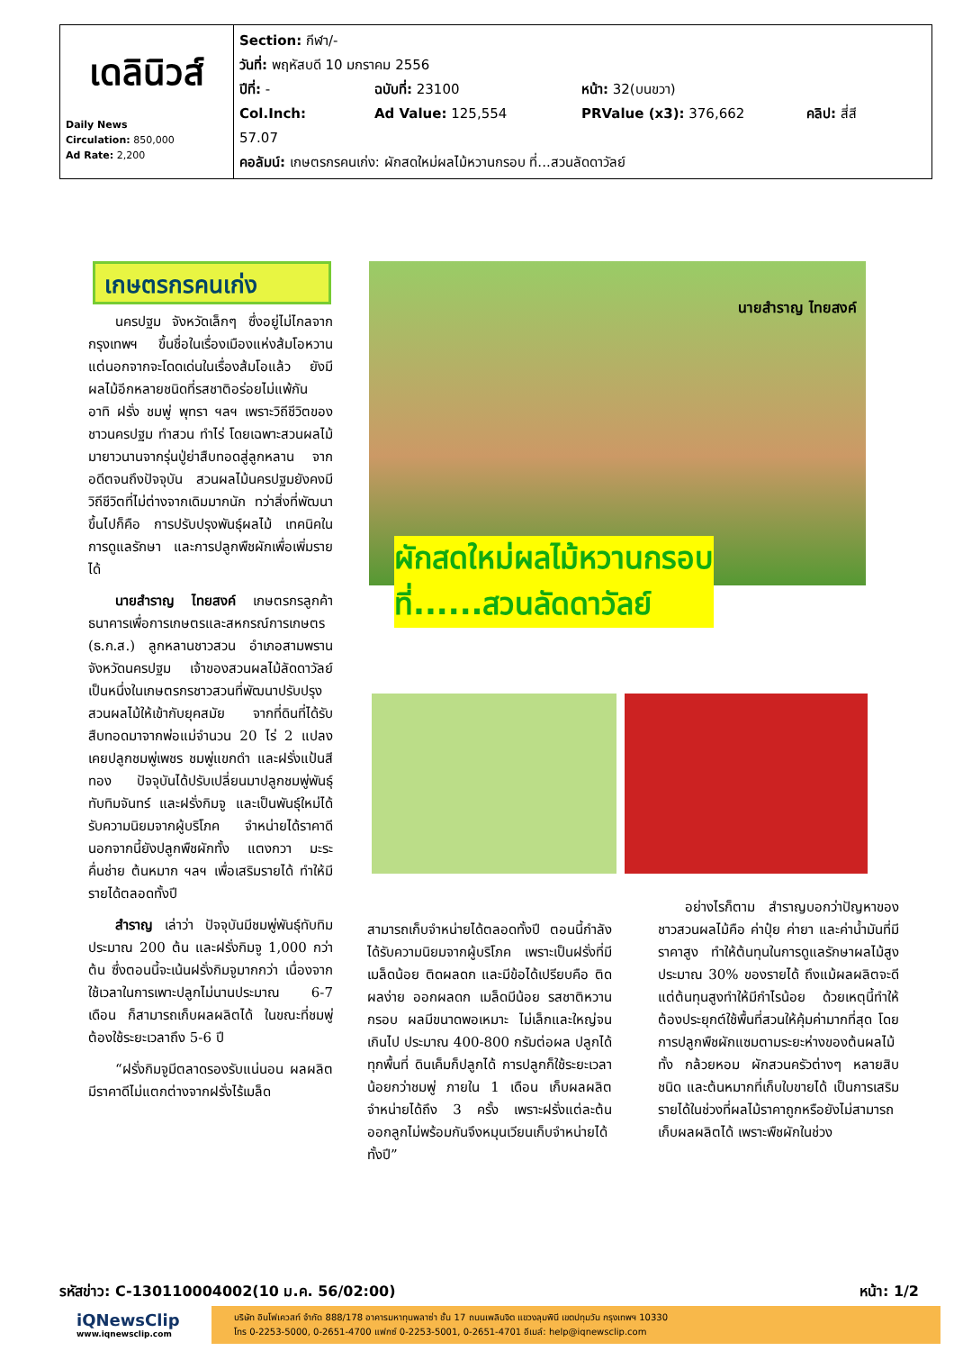| เดลินิวส์ Daily News Circulation: 850,000 Ad Rate: 2,200 | Section: กีฬา/- วันที่: พฤหัสบดี 10 มกราคม 2556 ปีที่: - ฉบับที่: 23100 หน้า: 32(บนขวา) Col.Inch: 57.07 Ad Value: 125,554 PRValue (x3): 376,662 คลิป: สี่สี คอลัมน์: เกษตรกรคนเก่ง: ผักสดใหม่ผลไม้หวานกรอบ ที่...สวนลัดดาวัลย์ |
เกษตรกรคนเก่ง นายสำราญ ไทยสงค์
ผักสดใหม่ผลไม้หวานกรอบ
ที่......สวนลัดดาวัลย์
นครปฐม จังหวัดเล็กๆ ซึ่งอยู่ไม่ไกลจากกรุงเทพฯ ขึ้นชื่อในเรื่องเมืองแห่งส้มโอหวาน แต่นอกจากจะโดดเด่นในเรื่องส้มโอแล้ว ยังมีผลไม้อีกหลายชนิดที่รสชาติอร่อยไม่แพ้กัน อาทิ ฝรั่ง ชมพู่ พุทรา ฯลฯ เพราะวิถีชีวิตของชาวนครปฐม ทำสวน ทำไร่ โดยเฉพาะสวนผลไม้ มายาวนานจากรุ่นปู่ย่าสืบทอดสู่ลูกหลาน จากอดีตจนถึงปัจจุบัน สวนผลไม้นครปฐมยังคงมีวิถีชีวิตที่ไม่ต่างจากเดิมมากนัก ทว่าสิ่งที่พัฒนาขึ้นไปก็คือ การปรับปรุงพันธุ์ผลไม้ เทคนิคในการดูแลรักษา และการปลูกพืชผักเพื่อเพิ่มรายได้
นายสำราญ ไทยสงค์ เกษตรกรลูกค้าธนาคารเพื่อการเกษตรและสหกรณ์การเกษตร (ธ.ก.ส.) ลูกหลานชาวสวน อำเภอสามพราน จังหวัดนครปฐม เจ้าของสวนผลไม้ลัดดาวัลย์ เป็นหนึ่งในเกษตรกรชาวสวนที่พัฒนาปรับปรุงสวนผลไม้ให้เข้ากับยุคสมัย จากที่ดินที่ได้รับสืบทอดมาจากพ่อแม่จำนวน 20 ไร่ 2 แปลง เคยปลูกชมพู่เพชร ชมพู่แขกดำ และฝรั่งแป้นสีทอง ปัจจุบันได้ปรับเปลี่ยนมาปลูกชมพู่พันธุ์ทับทิมจันทร์ และฝรั่งกิมจู และเป็นพันธุ์ใหม่ได้รับความนิยมจากผู้บริโภค จำหน่ายได้ราคาดี นอกจากนี้ยังปลูกพืชผักทั้ง แตงกวา มะระ คื่นช่าย ต้นหมาก ฯลฯ เพื่อเสริมรายได้ ทำให้มีรายได้ตลอดทั้งปี
สำราญ เล่าว่า ปัจจุบันมีชมพู่พันธุ์ทับทิมประมาณ 200 ต้น และฝรั่งกิมจู 1,000 กว่าต้น ซึ่งตอนนี้จะเน้นฝรั่งกิมจูมากกว่า เนื่องจากใช้เวลาในการเพาะปลูกไม่นานประมาณ 6-7 เดือน ก็สามารถเก็บผลผลิตได้ ในขณะที่ชมพู่ต้องใช้ระยะเวลาถึง 5-6 ปี
“ฝรั่งกิมจูมีตลาดรองรับแน่นอน ผลผลิตมีราคาดีไม่แตกต่างจากฝรั่งไร้เมล็ด
สามารถเก็บจำหน่ายได้ตลอดทั้งปี ตอนนี้กำลังได้รับความนิยมจากผู้บริโภค เพราะเป็นฝรั่งที่มีเมล็ดน้อย ติดผลดก และมีข้อได้เปรียบคือ ติดผลง่าย ออกผลดก เมล็ดมีน้อย รสชาติหวานกรอบ ผลมีขนาดพอเหมาะ ไม่เล็กและใหญ่จนเกินไป ประมาณ 400-800 กรัมต่อผล ปลูกได้ทุกพื้นที่ ดินเค็มก็ปลูกได้ การปลูกก็ใช้ระยะเวลาน้อยกว่าชมพู่ ภายใน 1 เดือน เก็บผลผลิตจำหน่ายได้ถึง 3 ครั้ง เพราะฝรั่งแต่ละต้นออกลูกไม่พร้อมกันจึงหมุนเวียนเก็บจำหน่ายได้ทั้งปี”
อย่างไรก็ตาม สำราญบอกว่าปัญหาของชาวสวนผลไม้คือ ค่าปุ๋ย ค่ายา และค่าน้ำมันที่มีราคาสูง ทำให้ต้นทุนในการดูแลรักษาผลไม้สูงประมาณ 30% ของรายได้ ถึงแม้ผลผลิตจะดีแต่ต้นทุนสูงทำให้มีกำไรน้อย ด้วยเหตุนี้ทำให้ต้องประยุกต์ใช้พื้นที่สวนให้คุ้มค่ามากที่สุด โดยการปลูกพืชผักแซมตามระยะห่างของต้นผลไม้ทั้ง กล้วยหอม ผักสวนครัวต่างๆ หลายสิบชนิด และต้นหมากที่เก็บใบขายได้ เป็นการเสริมรายได้ในช่วงที่ผลไม้ราคาถูกหรือยังไม่สามารถเก็บผลผลิตได้ เพราะพืชผักในช่วง
รหัสข่าว: C-130110004002(10 ม.ค. 56/02:00) หน้า: 1/2
iQNewsClip
www.iqnewsclip.com
บริษัท อินโฟเควสท์ จำกัด 888/178 อาคารมหาทุนพลาซ่า ชั้น 17 ถนนเพลินจิต แขวงลุมพินี เขตปทุมวัน กรุงเทพฯ 10330
โทร 0-2253-5000, 0-2651-4700 แฟกซ์ 0-2253-5001, 0-2651-4701 อีเมล์: help@iqnewsclip.com